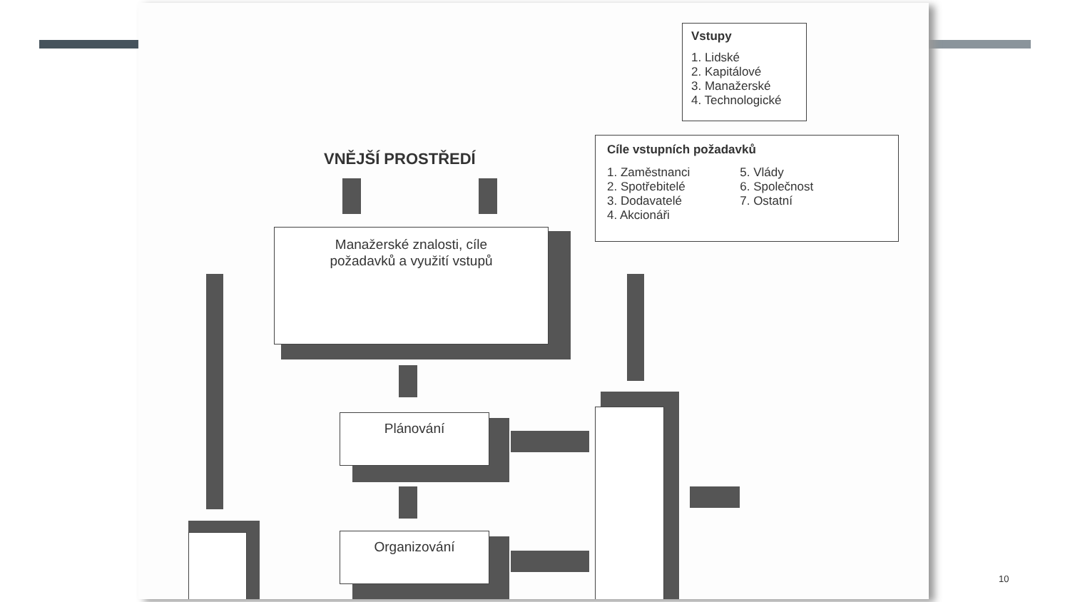Vstupy
1. Lidské
2. Kapitálové
3. Manažerské
4. Technologické
Cíle vstupních požadavků
1. Zaměstnanci
2. Spotřebitelé
3. Dodavatelé
4. Akcionáři
5. Vlády
6. Společnost
7. Ostatní
VNĚJŠÍ PROSTŘEDÍ
Manažerské znalosti, cíle
požadavků a využití vstupů
Plánování
Organizování
10